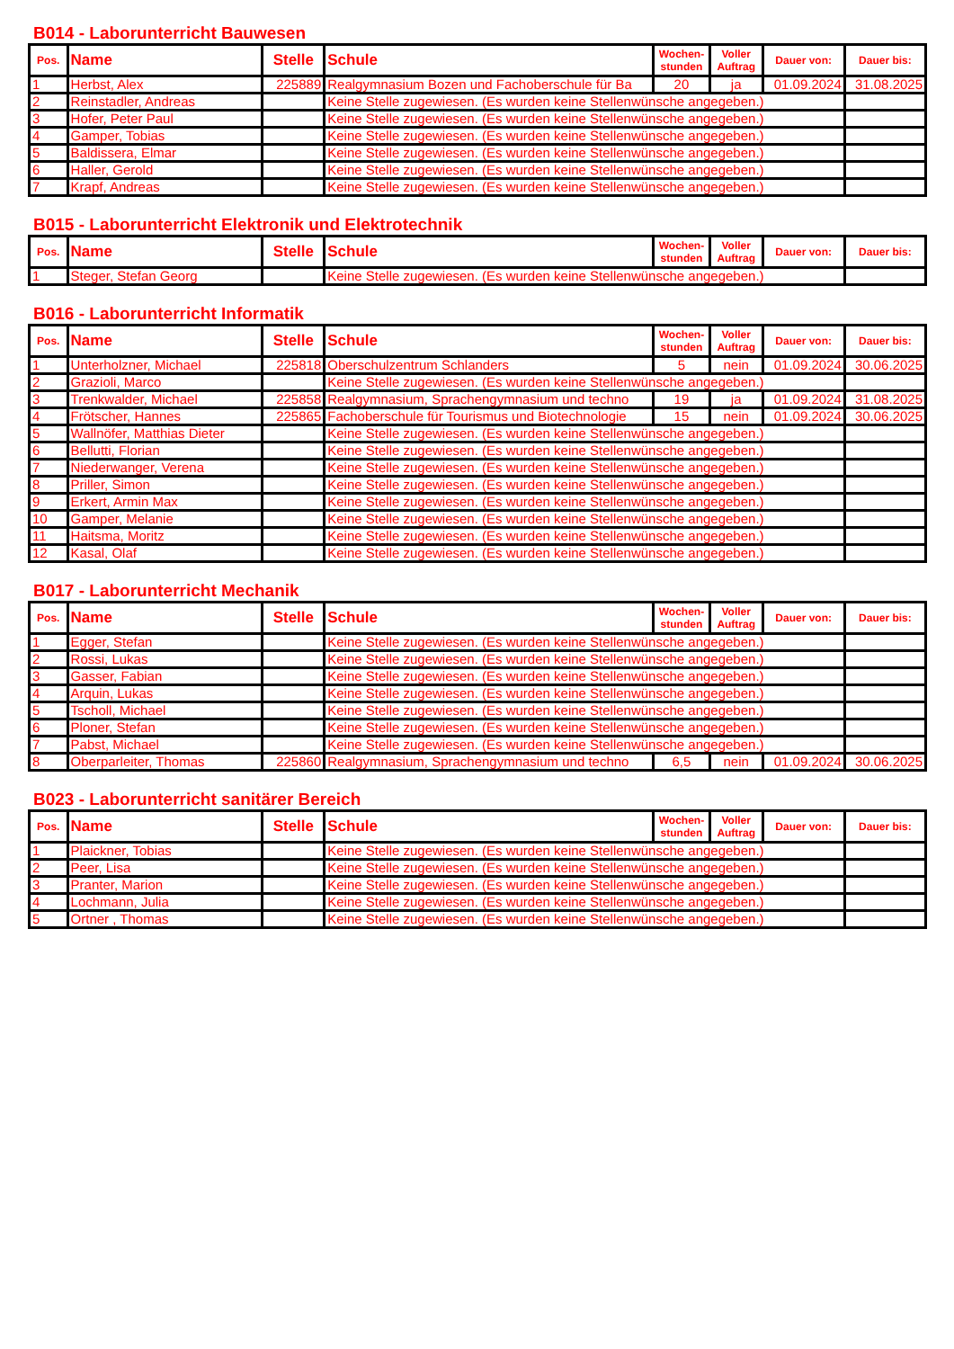B014 - Laborunterricht Bauwesen
| Pos. | Name | Stelle | Schule | Wochen-stunden | Voller Auftrag | Dauer von: | Dauer bis: |
| --- | --- | --- | --- | --- | --- | --- | --- |
| 1 | Herbst, Alex | 225889 | Realgymnasium Bozen und Fachoberschule für Ba | 20 | ja | 01.09.2024 | 31.08.2025 |
| 2 | Reinstadler, Andreas | | Keine Stelle zugewiesen. (Es wurden keine Stellenwünsche angegeben.) | | | | |
| 3 | Hofer, Peter Paul | | Keine Stelle zugewiesen. (Es wurden keine Stellenwünsche angegeben.) | | | | |
| 4 | Gamper, Tobias | | Keine Stelle zugewiesen. (Es wurden keine Stellenwünsche angegeben.) | | | | |
| 5 | Baldissera, Elmar | | Keine Stelle zugewiesen. (Es wurden keine Stellenwünsche angegeben.) | | | | |
| 6 | Haller, Gerold | | Keine Stelle zugewiesen. (Es wurden keine Stellenwünsche angegeben.) | | | | |
| 7 | Krapf, Andreas | | Keine Stelle zugewiesen. (Es wurden keine Stellenwünsche angegeben.) | | | | |
B015 - Laborunterricht Elektronik und Elektrotechnik
| Pos. | Name | Stelle | Schule | Wochen-stunden | Voller Auftrag | Dauer von: | Dauer bis: |
| --- | --- | --- | --- | --- | --- | --- | --- |
| 1 | Steger, Stefan Georg | | Keine Stelle zugewiesen. (Es wurden keine Stellenwünsche angegeben.) | | | | |
B016 - Laborunterricht Informatik
| Pos. | Name | Stelle | Schule | Wochen-stunden | Voller Auftrag | Dauer von: | Dauer bis: |
| --- | --- | --- | --- | --- | --- | --- | --- |
| 1 | Unterholzner, Michael | 225818 | Oberschulzentrum Schlanders | 5 | nein | 01.09.2024 | 30.06.2025 |
| 2 | Grazioli, Marco | | Keine Stelle zugewiesen. (Es wurden keine Stellenwünsche angegeben.) | | | | |
| 3 | Trenkwalder, Michael | 225858 | Realgymnasium, Sprachengymnasium und techno | 19 | ja | 01.09.2024 | 31.08.2025 |
| 4 | Frötscher, Hannes | 225865 | Fachoberschule für Tourismus und Biotechnologie | 15 | nein | 01.09.2024 | 30.06.2025 |
| 5 | Wallnöfer, Matthias Dieter | | Keine Stelle zugewiesen. (Es wurden keine Stellenwünsche angegeben.) | | | | |
| 6 | Bellutti, Florian | | Keine Stelle zugewiesen. (Es wurden keine Stellenwünsche angegeben.) | | | | |
| 7 | Niederwanger, Verena | | Keine Stelle zugewiesen. (Es wurden keine Stellenwünsche angegeben.) | | | | |
| 8 | Priller, Simon | | Keine Stelle zugewiesen. (Es wurden keine Stellenwünsche angegeben.) | | | | |
| 9 | Erkert, Armin Max | | Keine Stelle zugewiesen. (Es wurden keine Stellenwünsche angegeben.) | | | | |
| 10 | Gamper, Melanie | | Keine Stelle zugewiesen. (Es wurden keine Stellenwünsche angegeben.) | | | | |
| 11 | Haitsma, Moritz | | Keine Stelle zugewiesen. (Es wurden keine Stellenwünsche angegeben.) | | | | |
| 12 | Kasal, Olaf | | Keine Stelle zugewiesen. (Es wurden keine Stellenwünsche angegeben.) | | | | |
B017 - Laborunterricht Mechanik
| Pos. | Name | Stelle | Schule | Wochen-stunden | Voller Auftrag | Dauer von: | Dauer bis: |
| --- | --- | --- | --- | --- | --- | --- | --- |
| 1 | Egger, Stefan | | Keine Stelle zugewiesen. (Es wurden keine Stellenwünsche angegeben.) | | | | |
| 2 | Rossi, Lukas | | Keine Stelle zugewiesen. (Es wurden keine Stellenwünsche angegeben.) | | | | |
| 3 | Gasser, Fabian | | Keine Stelle zugewiesen. (Es wurden keine Stellenwünsche angegeben.) | | | | |
| 4 | Arquin, Lukas | | Keine Stelle zugewiesen. (Es wurden keine Stellenwünsche angegeben.) | | | | |
| 5 | Tscholl, Michael | | Keine Stelle zugewiesen. (Es wurden keine Stellenwünsche angegeben.) | | | | |
| 6 | Ploner, Stefan | | Keine Stelle zugewiesen. (Es wurden keine Stellenwünsche angegeben.) | | | | |
| 7 | Pabst, Michael | | Keine Stelle zugewiesen. (Es wurden keine Stellenwünsche angegeben.) | | | | |
| 8 | Oberparleiter, Thomas | 225860 | Realgymnasium, Sprachengymnasium und techno | 6,5 | nein | 01.09.2024 | 30.06.2025 |
B023 - Laborunterricht sanitärer Bereich
| Pos. | Name | Stelle | Schule | Wochen-stunden | Voller Auftrag | Dauer von: | Dauer bis: |
| --- | --- | --- | --- | --- | --- | --- | --- |
| 1 | Plaickner, Tobias | | Keine Stelle zugewiesen. (Es wurden keine Stellenwünsche angegeben.) | | | | |
| 2 | Peer, Lisa | | Keine Stelle zugewiesen. (Es wurden keine Stellenwünsche angegeben.) | | | | |
| 3 | Pranter, Marion | | Keine Stelle zugewiesen. (Es wurden keine Stellenwünsche angegeben.) | | | | |
| 4 | Lochmann, Julia | | Keine Stelle zugewiesen. (Es wurden keine Stellenwünsche angegeben.) | | | | |
| 5 | Ortner , Thomas | | Keine Stelle zugewiesen. (Es wurden keine Stellenwünsche angegeben.) | | | | |